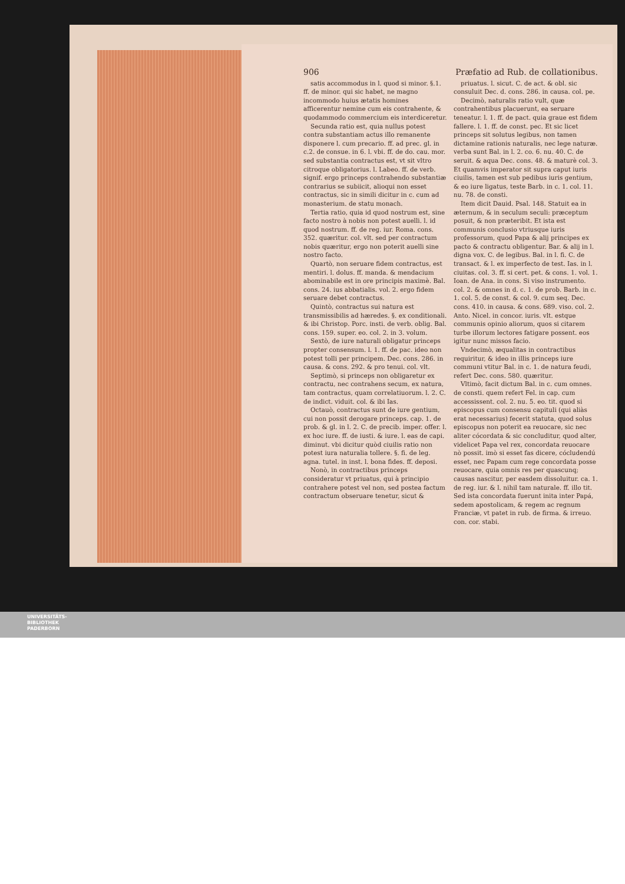906 Præfatio ad Rub. de collationibus.
satis accommodus in l. quod si minor. §.1. ff. de minor. qui sic habet, ne magno incommodo huius ætatis homines afficerentur nemine cum eis contrahente, & quodammodo commercium eis interdiceretur.
Secunda ratio est, quia nullus potest contra substantiam actus illo remanente disponere l. cum precario. ff. ad prec. gl. in c.2. de consue. in 6. l. vbi. ff. de do. cau. mor. sed substantia contractus est, vt sit vltro citroque obligatorius. l. Labeo. ff. de verb. signif. ergo princeps contrahendo substantiæ contrarius se subiicit, alioqui non esset contractus, sic in simili dicitur in c. cum ad monasterium. de statu monach.
Tertia ratio, quia id quod nostrum est, sine facto nostro à nobis non potest auelli. l. id quod nostrum. ff. de reg. iur. Roma. cons. 352. quæritur. col. vlt. sed per contractum nobis quæritur, ergo non poterit auelli sine nostro facto.
Quartò, non seruare fidem contractus, est mentiri. l. dolus. ff. manda. & mendacium abominabile est in ore principis maximè. Bal. cons. 24. ius abbatialis. vol. 2. ergo fidem seruare debet contractus.
Quintò, contractus sui natura est transmissibilis ad hæredes. §. ex conditionali. & ibi Christop. Porc. insti. de verb. oblig. Bal. cons. 159. super. eo. col. 2. in 3. volum.
Sextò, de iure naturali obligatur princeps propter consensum. l. 1. ff. de pac. ideo non potest tolli per principem. Dec. cons. 286. in causa. & cons. 292. & pro tenui. col. vlt.
Septimò, si princeps non obligaretur ex contractu, nec contrahens secum, ex natura, tam contractus, quam correlatiuorum. l. 2. C. de indict. viduit. col. & ibi Ias.
Octauò, contractus sunt de iure gentium, cui non possit derogare princeps. cap. 1. de prob. & gl. in l. 2. C. de precib. imper. offer. l. ex hoc iure. ff. de iusti. & iure. l. eas de capi. diminut. vbi dicitur quòd ciuilis ratio non potest iura naturalia tollere. §. fi. de leg. agna. tutel. in inst. l. bona fides. ff. deposi.
Nonò, in contractibus princeps consideratur vt priuatus, qui à principio contrahere potest vel non, sed postea factum contractum obseruare tenetur, sicut &
priuatus. l. sicut. C. de act. & obl. sic consuluit Dec. d. cons. 286. in causa. col. pe.
Decimò, naturalis ratio vult, quæ contrahentibus placuerunt, ea seruare teneatur. l. 1. ff. de pact. quia graue est fidem fallere. l. 1. ff. de const. pec. Et sic licet princeps sit solutus legibus, non tamen dictamine rationis naturalis, nec lege naturæ. verba sunt Bal. in l. 2. co. 6. nu. 40. C. de seruit. & aqua Dec. cons. 48. & maturè col. 3. Et quamvis imperator sit supra caput iuris ciuilis, tamen est sub pedibus iuris gentium, & eo iure ligatus, teste Barb. in c. 1. col. 11. nu. 78. de consti.
Item dicit Dauid. Psal. 148. Statuit ea in æternum, & in seculum seculi: præceptum posuit, & non præteribit. Et ista est communis conclusio vtriusque iuris professorum, quod Papa & alij principes ex pacto & contractu obligentur. Bar. & alij in l. digna vox. C. de legibus. Bal. in l. fi. C. de transact. & l. ex imperfecto de test. Ias. in l. ciuitas. col. 3. ff. si cert. pet. & cons. 1. vol. 1. Ioan. de Ana. in cons. Si viso instrumento. col. 2. & omnes in d. c. 1. de prob. Barb. in c. 1. col. 5. de const. & col. 9. cum seq. Dec. cons. 410. in causa. & cons. 689. viso. col. 2. Anto. Nicel. in concor. iuris. vlt. estque communis opinio aliorum, quos si citarem turbe illorum lectores fatigare possent. eos igitur nunc missos facio.
Vndecimò, æqualitas in contractibus requiritur, & ideo in illis princeps iure communi vtitur Bal. in c. 1. de natura feudi, refert Dec. cons. 580. quæritur.
Vltimò, facit dictum Bal. in c. cum omnes. de consti. quem refert Fel. in cap. cum accessissent. col. 2. nu. 5. eo. tit. quod si episcopus cum consensu capituli (qui aliàs erat necessarius) fecerit statuta, quod solus episcopus non poterit ea reuocare, sic nec aliter cócordata & sic concluditur, quod alter, videlicet Papa vel rex, concordata reuocare nò possit. imò si esset fas dicere, cócludendú esset, nec Papam cum rege concordata posse reuocare, quia omnis res per quascunq; causas nascitur, per easdem dissoluitur. ca. 1. de reg. iur. & l. nihil tam naturale. ff. illo tit. Sed ista concordata fuerunt inita inter Papá, sedem apostolicam, & regem ac regnum Franciæ, vt patet in rub. de firma. & irreuo. con. cor. stabi.
UNIVERSITÄTS-
BIBLIOTHEK
PADERBORN